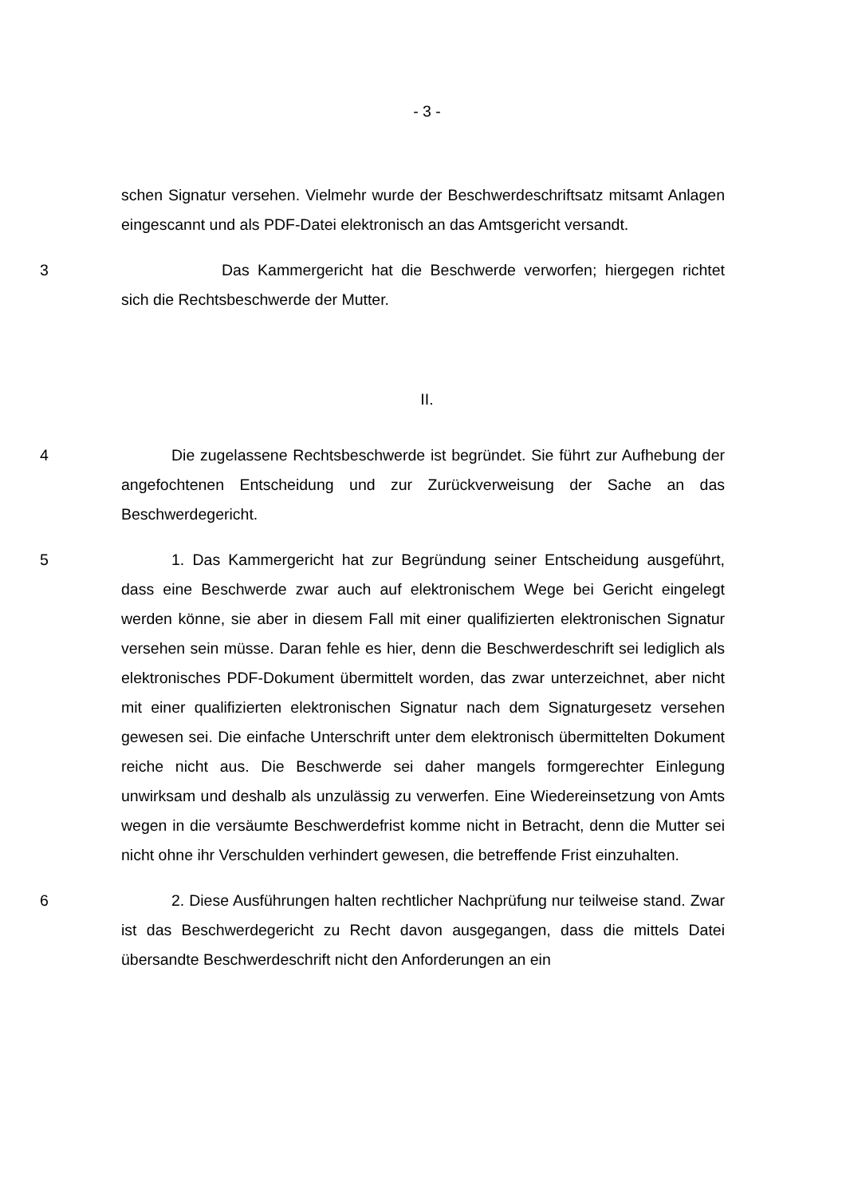- 3 -
schen Signatur versehen. Vielmehr wurde der Beschwerdeschriftsatz mitsamt Anlagen eingescannt und als PDF-Datei elektronisch an das Amtsgericht versandt.
3 Das Kammergericht hat die Beschwerde verworfen; hiergegen richtet sich die Rechtsbeschwerde der Mutter.
II.
4 Die zugelassene Rechtsbeschwerde ist begründet. Sie führt zur Aufhebung der angefochtenen Entscheidung und zur Zurückverweisung der Sache an das Beschwerdegericht.
5 1. Das Kammergericht hat zur Begründung seiner Entscheidung ausgeführt, dass eine Beschwerde zwar auch auf elektronischem Wege bei Gericht eingelegt werden könne, sie aber in diesem Fall mit einer qualifizierten elektronischen Signatur versehen sein müsse. Daran fehle es hier, denn die Beschwerdeschrift sei lediglich als elektronisches PDF-Dokument übermittelt worden, das zwar unterzeichnet, aber nicht mit einer qualifizierten elektronischen Signatur nach dem Signaturgesetz versehen gewesen sei. Die einfache Unterschrift unter dem elektronisch übermittelten Dokument reiche nicht aus. Die Beschwerde sei daher mangels formgerechter Einlegung unwirksam und deshalb als unzulässig zu verwerfen. Eine Wiedereinsetzung von Amts wegen in die versäumte Beschwerdefrist komme nicht in Betracht, denn die Mutter sei nicht ohne ihr Verschulden verhindert gewesen, die betreffende Frist einzuhalten.
6 2. Diese Ausführungen halten rechtlicher Nachprüfung nur teilweise stand. Zwar ist das Beschwerdegericht zu Recht davon ausgegangen, dass die mittels Datei übersandte Beschwerdeschrift nicht den Anforderungen an ein